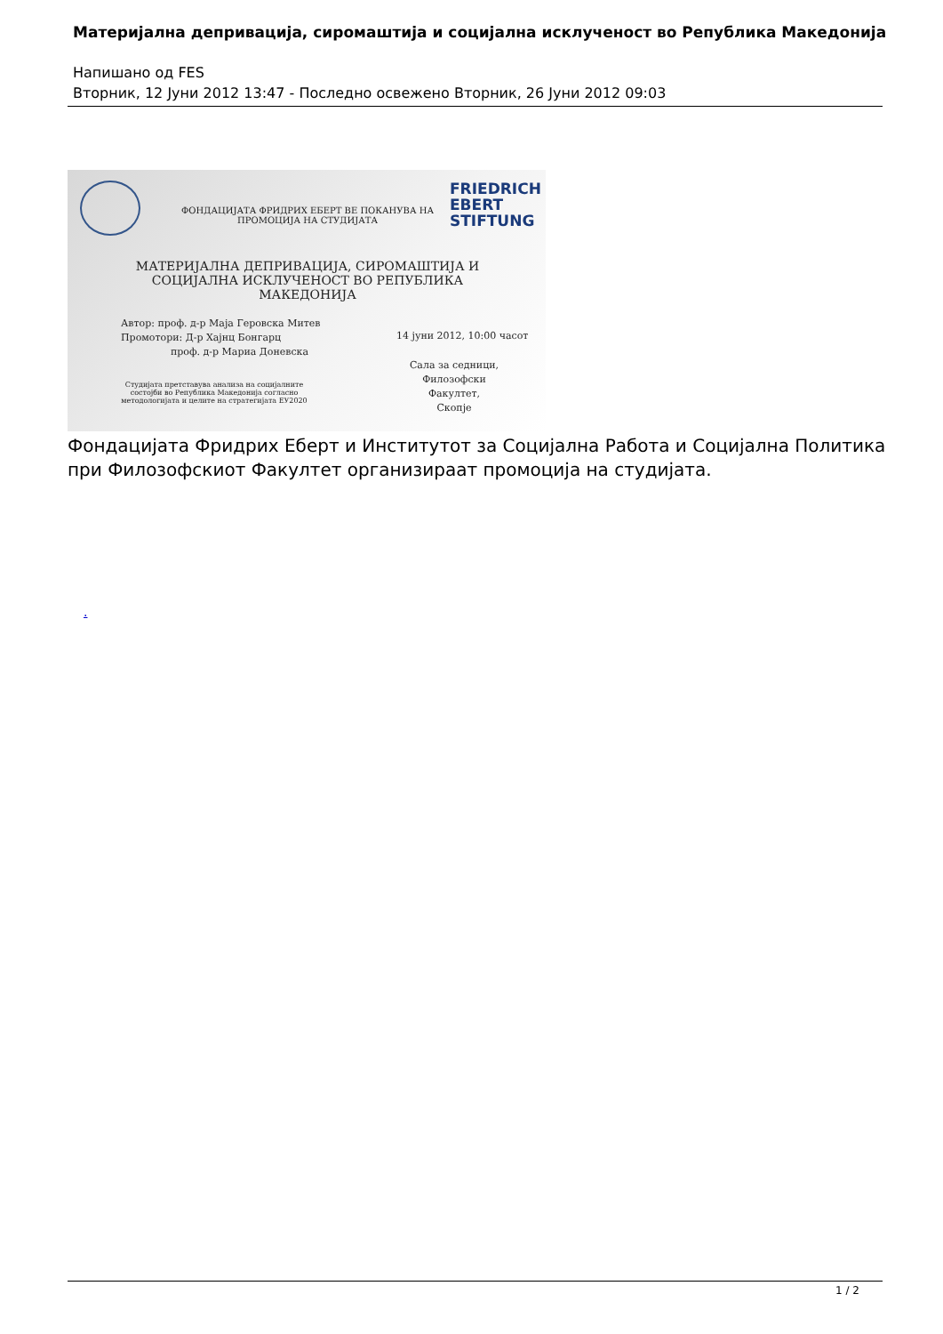Материјална депривација, сиромаштија и социјална исклученост во Република Македонија
Напишано од FES
Вторник, 12 Јуни 2012 13:47 - Последно освежено Вторник, 26 Јуни 2012 09:03
ФОНДАЦИЈАТА ФРИДРИХ ЕБЕРТ ВЕ ПОКАНУВА НА
ПРОМОЦИЈА НА СТУДИЈАТА
FRIEDRICH
EBERT
STIFTUNG
МАТЕРИЈАЛНА ДЕПРИВАЦИЈА, СИРОМАШТИЈА И
СОЦИЈАЛНА ИСКЛУЧЕНОСТ ВО РЕПУБЛИКА МАКЕДОНИЈА
Автор: проф. д-р Маја Геровска Митев
Промотори: Д-р Хајнц Бонгарц
проф. д-р Мариа Доневска
Студијата претставува анализа на социјалните состојби во Република Македонија согласно методологијата и целите на стратегијата ЕУ2020
14 јуни 2012, 10:00 часот
Сала за седници,
Филозофски Факултет,
Скопје
Фондацијата Фридрих Еберт и Институтот за Социјална Работа и Социјална Политика
при Филозофскиот Факултет организираат промоција на студијата.
.
1 / 2